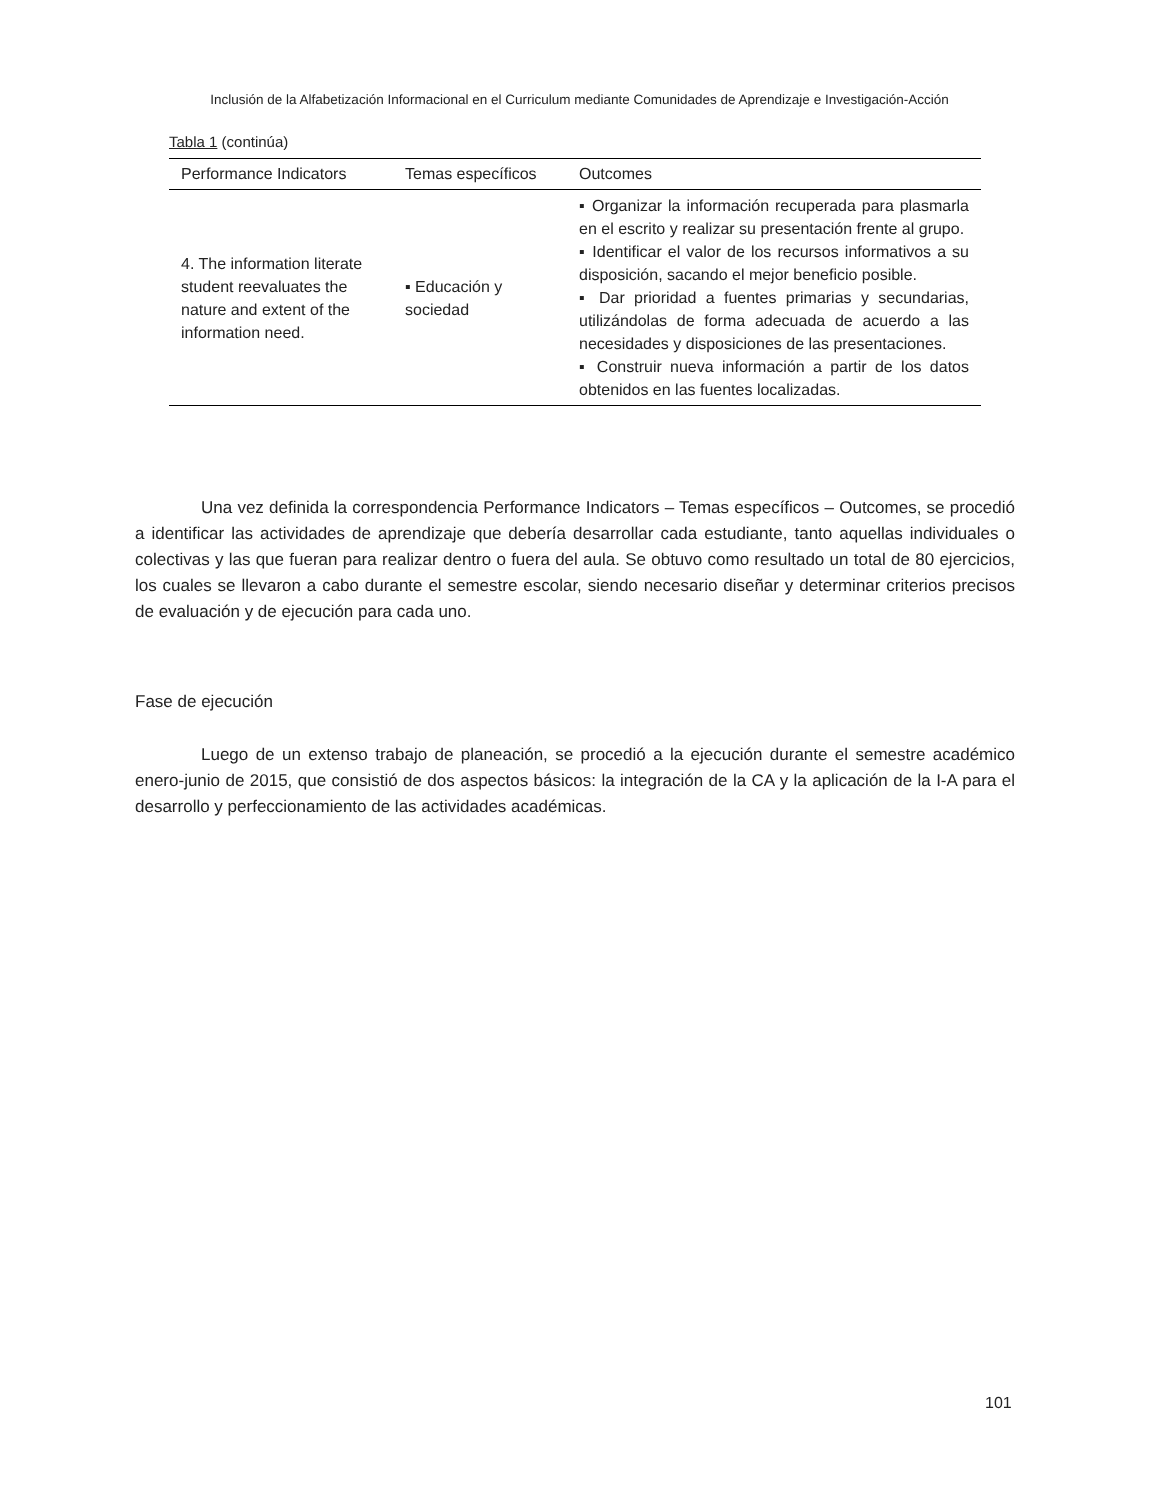Inclusión de la Alfabetización Informacional en el Curriculum mediante Comunidades de Aprendizaje e Investigación-Acción
Tabla 1 (continúa)
| Performance Indicators | Temas específicos | Outcomes |
| --- | --- | --- |
| 4. The information literate student reevaluates the nature and extent of the information need. | ▪ Educación y sociedad | ▪ Organizar la información recuperada para plasmarla en el escrito y realizar su presentación frente al grupo. ▪ Identificar el valor de los recursos informativos a su disposición, sacando el mejor beneficio posible. ▪ Dar prioridad a fuentes primarias y secundarias, utilizándolas de forma adecuada de acuerdo a las necesidades y disposiciones de las presentaciones. ▪ Construir nueva información a partir de los datos obtenidos en las fuentes localizadas. |
Una vez definida la correspondencia Performance Indicators – Temas específicos – Outcomes, se procedió a identificar las actividades de aprendizaje que debería desarrollar cada estudiante, tanto aquellas individuales o colectivas y las que fueran para realizar dentro o fuera del aula. Se obtuvo como resultado un total de 80 ejercicios, los cuales se llevaron a cabo durante el semestre escolar, siendo necesario diseñar y determinar criterios precisos de evaluación y de ejecución para cada uno.
Fase de ejecución
Luego de un extenso trabajo de planeación, se procedió a la ejecución durante el semestre académico enero-junio de 2015, que consistió de dos aspectos básicos: la integración de la CA y la aplicación de la I-A para el desarrollo y perfeccionamiento de las actividades académicas.
101